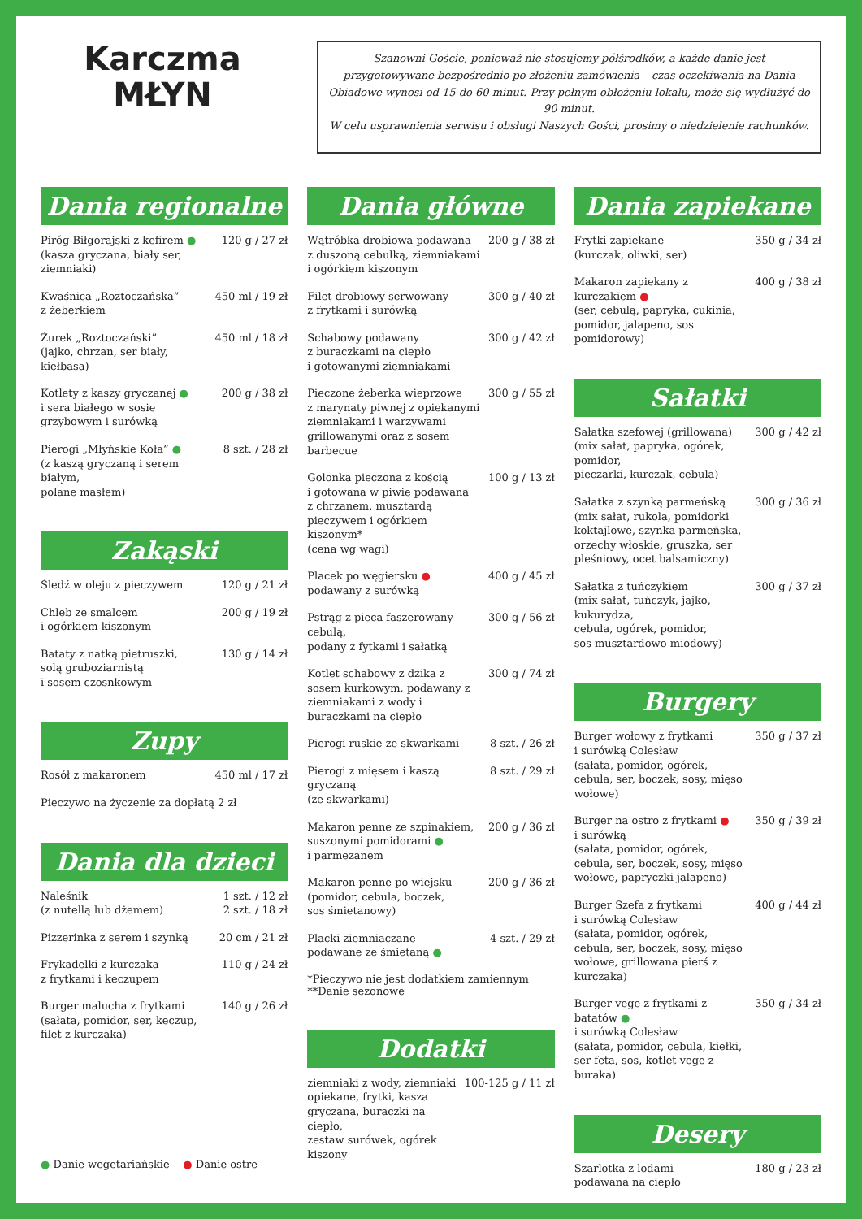Karczma
MŁYN
Szanowni Goście, ponieważ nie stosujemy półśrodków, a każde danie jest przygotowywane bezpośrednio po złożeniu zamówienia – czas oczekiwania na Dania Obiadowe wynosi od 15 do 60 minut. Przy pełnym obłożeniu lokalu, może się wydłużyć do 90 minut.
W celu usprawnienia serwisu i obsługi Naszych Gości, prosimy o niedzielenie rachunków.
Dania regionalne
Piróg Biłgorajski z kefirem ●
(kasza gryczana, biały ser, ziemniaki) 120 g / 27 zł
Kwaśnica „Roztoczańska”
z żeberkiem 450 ml / 19 zł
Żurek „Roztoczański”
(jajko, chrzan, ser biały, kiełbasa) 450 ml / 18 zł
Kotlety z kaszy gryczanej ●
i sera białego w sosie grzybowym i surówką 200 g / 38 zł
Pierogi „Młyńskie Koła” ●
(z kaszą gryczaną i serem białym,
polane masłem) 8 szt. / 28 zł
Zakąski
Śledź w oleju z pieczywem 120 g / 21 zł
Chleb ze smalcem
i ogórkiem kiszonym 200 g / 19 zł
Bataty z natką pietruszki,
solą gruboziarnistą
i sosem czosnkowym 130 g / 14 zł
Zupy
Rosół z makaronem 450 ml / 17 zł
Pieczywo na życzenie za dopłatą 2 zł
Dania dla dzieci
Naleśnik
(z nutellą lub dżemem) 1 szt. / 12 zł
2 szt. / 18 zł
Pizzerinka z serem i szynką 20 cm / 21 zł
Frykadelki z kurczaka
z frytkami i keczupem 110 g / 24 zł
Burger malucha z frytkami
(sałata, pomidor, ser, keczup,
filet z kurczaka) 140 g / 26 zł
Dania główne
Wątróbka drobiowa podawana
z duszoną cebulką, ziemniakami
i ogórkiem kiszonym 200 g / 38 zł
Filet drobiowy serwowany
z frytkami i surówką 300 g / 40 zł
Schabowy podawany
z buraczkami na ciepło
i gotowanymi ziemniakami 300 g / 42 zł
Pieczone żeberka wieprzowe
z marynaty piwnej z opiekanymi ziemniakami i warzywami grillowanymi oraz z sosem barbecue 300 g / 55 zł
Golonka pieczona z kością
i gotowana w piwie podawana
z chrzanem, musztardą
pieczywem i ogórkiem kiszonym*
(cena wg wagi) 100 g / 13 zł
Placek po węgiersku ●
podawany z surówką 400 g / 45 zł
Pstrąg z pieca faszerowany cebulą,
podany z fytkami i sałatką 300 g / 56 zł
Kotlet schabowy z dzika z sosem kurkowym, podawany z ziemniakami z wody i buraczkami na ciepło 300 g / 74 zł
Pierogi ruskie ze skwarkami 8 szt. / 26 zł
Pierogi z mięsem i kaszą gryczaną
(ze skwarkami) 8 szt. / 29 zł
Makaron penne ze szpinakiem,
suszonymi pomidorami ●
i parmezanem 200 g / 36 zł
Makaron penne po wiejsku
(pomidor, cebula, boczek,
sos śmietanowy) 200 g / 36 zł
Placki ziemniaczane
podawane ze śmietaną ● 4 szt. / 29 zł
*Pieczywo nie jest dodatkiem zamiennym
**Danie sezonowe
Dodatki
ziemniaki z wody, ziemniaki opiekane, frytki, kasza gryczana, buraczki na ciepło,
zestaw surówek, ogórek kiszony 100-125 g / 11 zł
Dania zapiekane
Frytki zapiekane
(kurczak, oliwki, ser) 350 g / 34 zł
Makaron zapiekany z kurczakiem ●
(ser, cebulą, papryka, cukinia,
pomidor, jalapeno, sos pomidorowy) 400 g / 38 zł
Sałatki
Sałatka szefowej (grillowana)
(mix sałat, papryka, ogórek, pomidor,
pieczarki, kurczak, cebula) 300 g / 42 zł
Sałatka z szynką parmeńską
(mix sałat, rukola, pomidorki koktajlowe, szynka parmeńska, orzechy włoskie, gruszka, ser pleśniowy, ocet balsamiczny) 300 g / 36 zł
Sałatka z tuńczykiem
(mix sałat, tuńczyk, jajko, kukurydza,
cebula, ogórek, pomidor,
sos musztardowo-miodowy) 300 g / 37 zł
Burgery
Burger wołowy z frytkami
i surówką Colesław
(sałata, pomidor, ogórek, cebula, ser, boczek, sosy, mięso wołowe) 350 g / 37 zł
Burger na ostro z frytkami ●
i surówką
(sałata, pomidor, ogórek, cebula, ser, boczek, sosy, mięso wołowe, papryczki jalapeno) 350 g / 39 zł
Burger Szefa z frytkami
i surówką Colesław
(sałata, pomidor, ogórek, cebula, ser, boczek, sosy, mięso wołowe, grillowana pierś z kurczaka) 400 g / 44 zł
Burger vege z frytkami z batatów ●
i surówką Colesław
(sałata, pomidor, cebula, kiełki, ser feta, sos, kotlet vege z buraka) 350 g / 34 zł
Desery
Szarlotka z lodami
podawana na ciepło 180 g / 23 zł
● Danie wegetariańskie ● Danie ostre